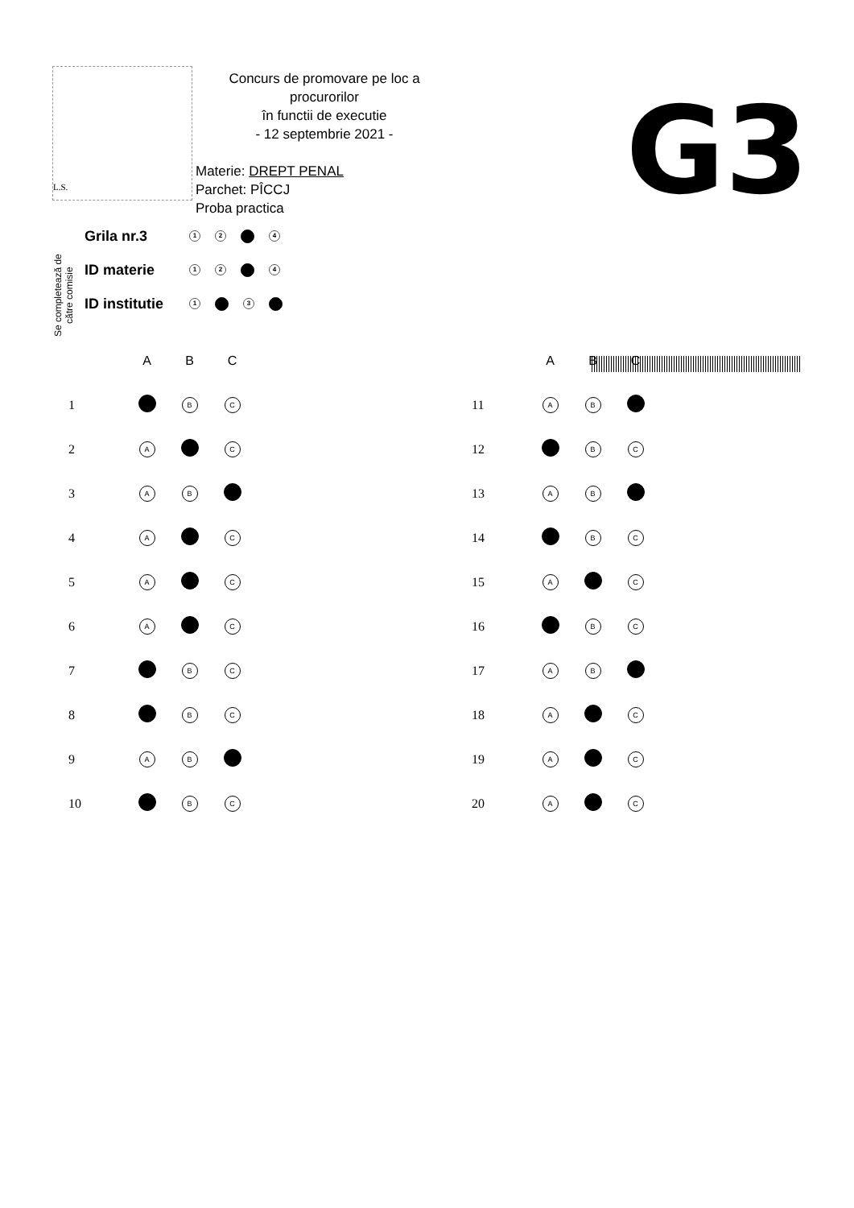L.S.
Concurs de promovare pe loc a procurorilor
în functii de executie
- 12 septembrie 2021 -
Materie: DREPT PENAL
Parchet: PÎCCJ
Proba practica
G3
Se completează de
către comisie
Grila nr.3 1 2 4
ID materie 1 2 4
ID institutie 1 3
| | A | B | C |
| --- | --- | --- | --- |
| 1 | | B | C |
| 2 | A | | C |
| 3 | A | B | |
| 4 | A | | C |
| 5 | A | | C |
| 6 | A | | C |
| 7 | | B | C |
| 8 | | B | C |
| 9 | A | B | |
| 10 | | B | C |
| | A | B | C |
| --- | --- | --- | --- |
| 11 | A | B | |
| 12 | | B | C |
| 13 | A | B | |
| 14 | | B | C |
| 15 | A | | C |
| 16 | | B | C |
| 17 | A | B | |
| 18 | A | | C |
| 19 | A | | C |
| 20 | A | | C |